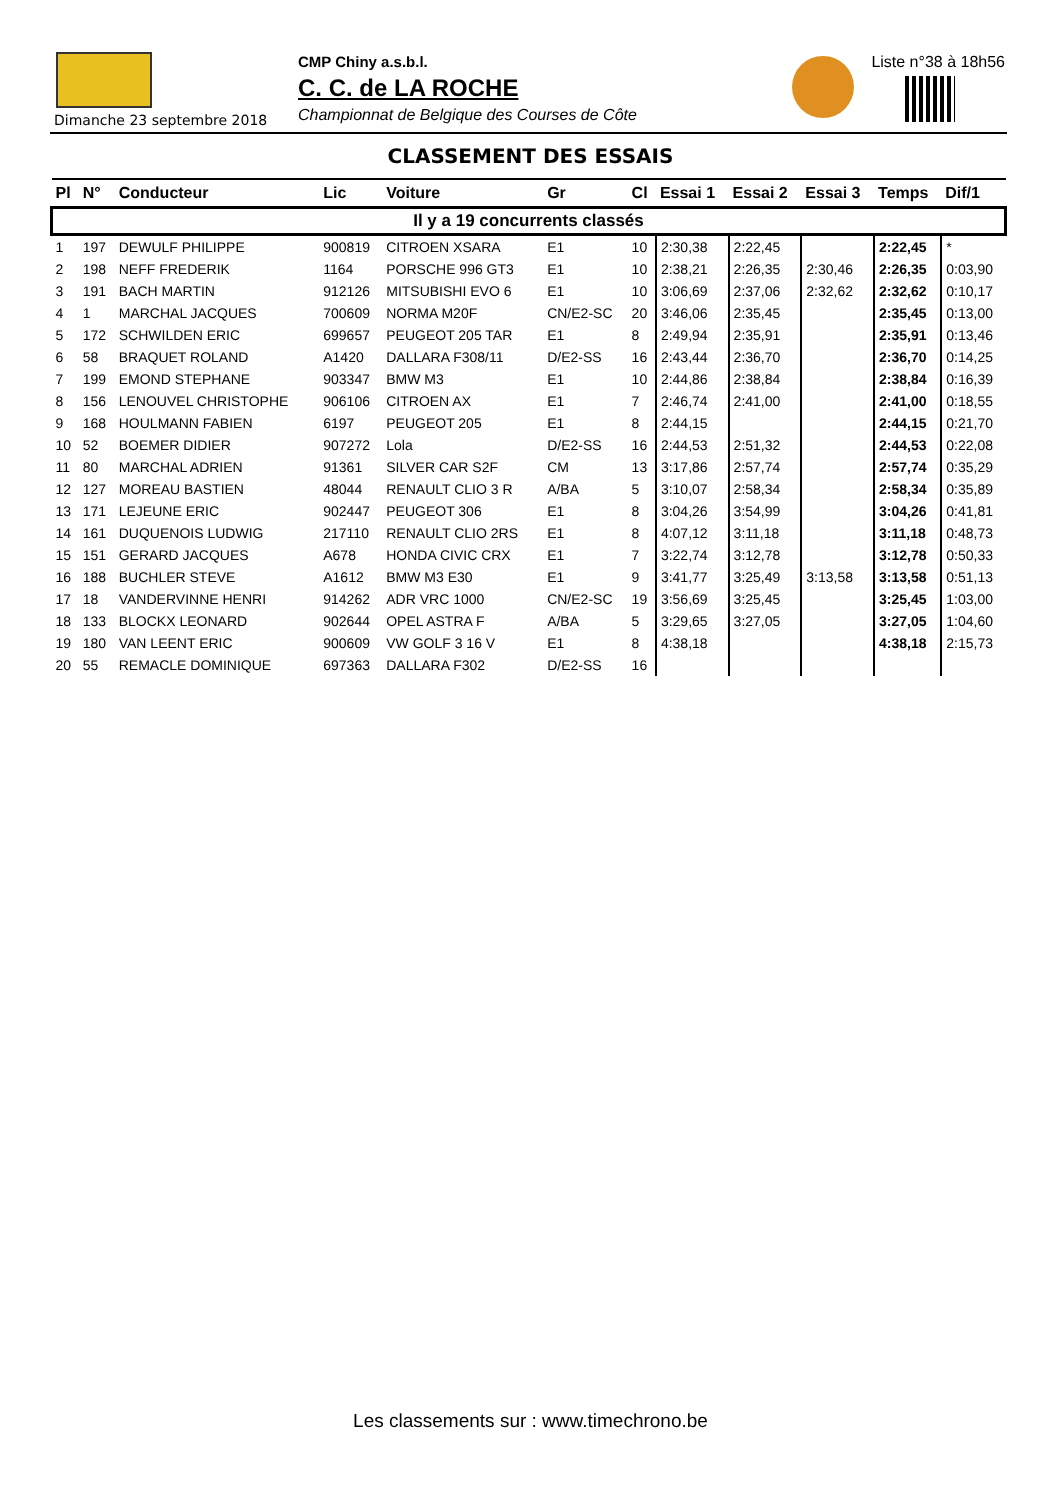Dimanche 23 septembre 2018
CMP Chiny a.s.b.l.
C. C. de LA ROCHE
Championnat de Belgique des Courses de Côte
Liste n°38 à 18h56
CLASSEMENT DES ESSAIS
| Pl | N° | Conducteur | Lic | Voiture | Gr | Cl | Essai 1 | Essai 2 | Essai 3 | Temps | Dif/1 |
| --- | --- | --- | --- | --- | --- | --- | --- | --- | --- | --- | --- |
| Il y a 19 concurrents classés | | | | | | | | | | | |
| 1 | 197 | DEWULF PHILIPPE | 900819 | CITROEN XSARA | E1 | 10 | 2:30,38 | 2:22,45 | | 2:22,45 | * |
| 2 | 198 | NEFF FREDERIK | 1164 | PORSCHE 996 GT3 | E1 | 10 | 2:38,21 | 2:26,35 | 2:30,46 | 2:26,35 | 0:03,90 |
| 3 | 191 | BACH MARTIN | 912126 | MITSUBISHI EVO 6 | E1 | 10 | 3:06,69 | 2:37,06 | 2:32,62 | 2:32,62 | 0:10,17 |
| 4 | 1 | MARCHAL JACQUES | 700609 | NORMA M20F | CN/E2-SC | 20 | 3:46,06 | 2:35,45 | | 2:35,45 | 0:13,00 |
| 5 | 172 | SCHWILDEN ERIC | 699657 | PEUGEOT 205 TAR | E1 | 8 | 2:49,94 | 2:35,91 | | 2:35,91 | 0:13,46 |
| 6 | 58 | BRAQUET ROLAND | A1420 | DALLARA F308/11 | D/E2-SS | 16 | 2:43,44 | 2:36,70 | | 2:36,70 | 0:14,25 |
| 7 | 199 | EMOND STEPHANE | 903347 | BMW M3 | E1 | 10 | 2:44,86 | 2:38,84 | | 2:38,84 | 0:16,39 |
| 8 | 156 | LENOUVEL CHRISTOPHE | 906106 | CITROEN AX | E1 | 7 | 2:46,74 | 2:41,00 | | 2:41,00 | 0:18,55 |
| 9 | 168 | HOULMANN FABIEN | 6197 | PEUGEOT 205 | E1 | 8 | 2:44,15 | | | 2:44,15 | 0:21,70 |
| 10 | 52 | BOEMER DIDIER | 907272 | Lola | D/E2-SS | 16 | 2:44,53 | 2:51,32 | | 2:44,53 | 0:22,08 |
| 11 | 80 | MARCHAL ADRIEN | 91361 | SILVER CAR S2F | CM | 13 | 3:17,86 | 2:57,74 | | 2:57,74 | 0:35,29 |
| 12 | 127 | MOREAU BASTIEN | 48044 | RENAULT CLIO 3 R | A/BA | 5 | 3:10,07 | 2:58,34 | | 2:58,34 | 0:35,89 |
| 13 | 171 | LEJEUNE ERIC | 902447 | PEUGEOT 306 | E1 | 8 | 3:04,26 | 3:54,99 | | 3:04,26 | 0:41,81 |
| 14 | 161 | DUQUENOIS LUDWIG | 217110 | RENAULT CLIO 2RS | E1 | 8 | 4:07,12 | 3:11,18 | | 3:11,18 | 0:48,73 |
| 15 | 151 | GERARD JACQUES | A678 | HONDA CIVIC CRX | E1 | 7 | 3:22,74 | 3:12,78 | | 3:12,78 | 0:50,33 |
| 16 | 188 | BUCHLER STEVE | A1612 | BMW M3 E30 | E1 | 9 | 3:41,77 | 3:25,49 | 3:13,58 | 3:13,58 | 0:51,13 |
| 17 | 18 | VANDERVINNE HENRI | 914262 | ADR VRC 1000 | CN/E2-SC | 19 | 3:56,69 | 3:25,45 | | 3:25,45 | 1:03,00 |
| 18 | 133 | BLOCKX LEONARD | 902644 | OPEL ASTRA F | A/BA | 5 | 3:29,65 | 3:27,05 | | 3:27,05 | 1:04,60 |
| 19 | 180 | VAN LEENT ERIC | 900609 | VW GOLF 3 16 V | E1 | 8 | 4:38,18 | | | 4:38,18 | 2:15,73 |
| 20 | 55 | REMACLE DOMINIQUE | 697363 | DALLARA F302 | D/E2-SS | 16 | | | | | |
Les classements sur : www.timechrono.be